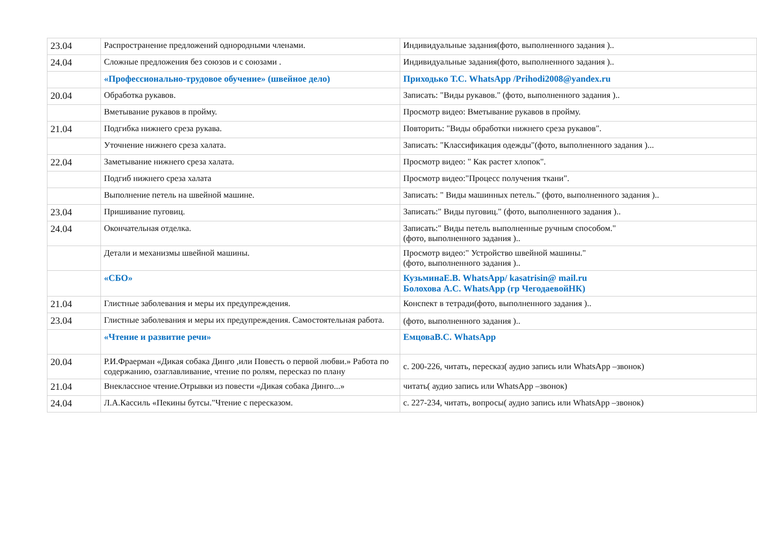| 23.04 | Распространение предложений однородными членами. | Индивидуальные задания(фото, выполненного задания ).. |
| 24.04 | Сложные предложения без союзов и с союзами . | Индивидуальные задания(фото, выполненного задания ).. |
| | «Профессионально-трудовое обучение» (швейное дело) | Приходько Т.С. WhatsApp /Prihodi2008@yandex.ru |
| 20.04 | Обработка рукавов. | Записать: "Виды рукавов." (фото, выполненного задания ).. |
| | Вметывание рукавов в пройму. | Просмотр видео: Вметывание рукавов в пройму. |
| 21.04 | Подгибка нижнего среза рукава. | Повторить: "Виды обработки нижнего среза рукавов". |
| | Уточнение нижнего среза халата. | Записать: "Классификация одежды"(фото, выполненного задания )... |
| 22.04 | Заметывание нижнего среза халата. | Просмотр видео: " Как растет хлопок". |
| | Подгиб нижнего среза халата | Просмотр видео:"Процесс получения ткани". |
| | Выполнение петель на швейной машине. | Записать: " Виды машинных петель." (фото, выполненного задания ).. |
| 23.04 | Пришивание пуговиц. | Записать:" Виды пуговиц." (фото, выполненного задания ).. |
| 24.04 | Окончательная отделка. | Записать:" Виды петель выполненные ручным способом." (фото, выполненного задания ).. |
| | Детали и механизмы швейной машины. | Просмотр видео:" Устройство швейной машины." (фото, выполненного задания ).. |
| | «СБО» | КузьминаЕ.В. WhatsApp/ kasatrisin@ mail.ru Болохова А.С. WhatsApp (гр ЧегодаевойНК) |
| 21.04 | Глистные заболевания и меры их предупреждения. | Конспект в тетради(фото, выполненного задания ).. |
| 23.04 | Глистные заболевания и меры их предупреждения. Самостоятельная работа. | (фото, выполненного задания ).. |
| | «Чтение и развитие речи» | ЕмцоваВ.С. WhatsApp |
| 20.04 | Р.И.Фраерман «Дикая собака Динго ,или Повесть о первой любви.» Работа по содержанию, озаглавливание, чтение по ролям, пересказ по плану | с. 200-226, читать, пересказ( аудио запись или WhatsApp –звонок) |
| 21.04 | Внеклассное чтение.Отрывки из повести «Дикая собака Динго...» | читать( аудио запись или WhatsApp –звонок) |
| 24.04 | Л.А.Кассиль «Пекины бутсы."Чтение с пересказом. | с. 227-234, читать, вопросы( аудио запись или WhatsApp –звонок) |